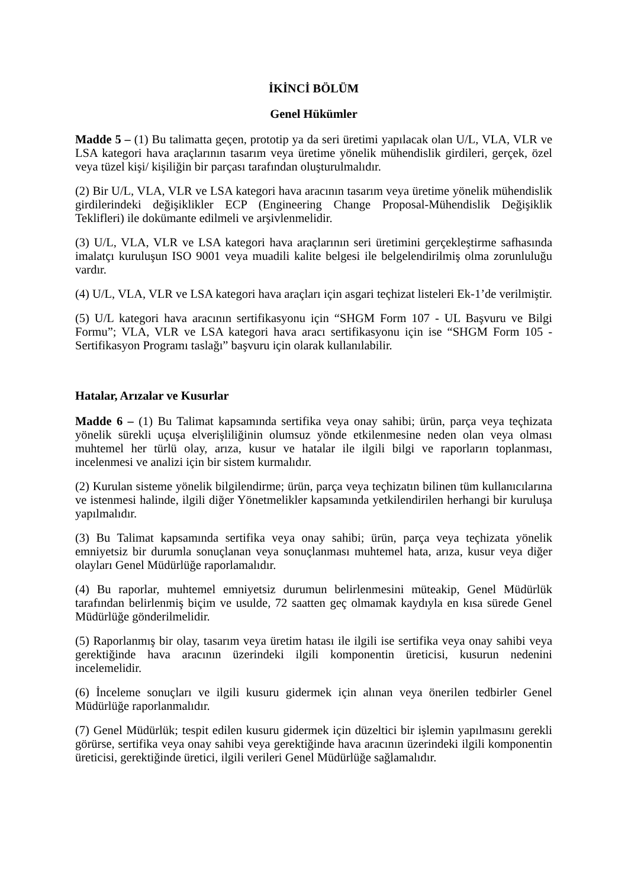İKİNCİ BÖLÜM
Genel Hükümler
Madde 5 – (1) Bu talimatta geçen, prototip ya da seri üretimi yapılacak olan U/L, VLA, VLR ve LSA kategori hava araçlarının tasarım veya üretime yönelik mühendislik girdileri, gerçek, özel veya tüzel kişi/ kişiliğin bir parçası tarafından oluşturulmalıdır.
(2) Bir U/L, VLA, VLR ve LSA kategori hava aracının tasarım veya üretime yönelik mühendislik girdilerindeki değişiklikler ECP (Engineering Change Proposal-Mühendislik Değişiklik Teklifleri) ile dokümante edilmeli ve arşivlenmelidir.
(3) U/L, VLA, VLR ve LSA kategori hava araçlarının seri üretimini gerçekleştirme safhasında imalatçı kuruluşun ISO 9001 veya muadili kalite belgesi ile belgelendirilmiş olma zorunluluğu vardır.
(4) U/L, VLA, VLR ve LSA kategori hava araçları için asgari teçhizat listeleri Ek-1’de verilmiştir.
(5) U/L kategori hava aracının sertifikasyonu için “SHGM Form 107 - UL Başvuru ve Bilgi Formu”; VLA, VLR ve LSA kategori hava aracı sertifikasyonu için ise “SHGM Form 105 - Sertifikasyon Programı taslağı” başvuru için olarak kullanılabilir.
Hatalar, Arızalar ve Kusurlar
Madde 6 – (1) Bu Talimat kapsamında sertifika veya onay sahibi; ürün, parça veya teçhizata yönelik sürekli uçuşa elverişliliğinin olumsuz yönde etkilenmesine neden olan veya olması muhtemel her türlü olay, arıza, kusur ve hatalar ile ilgili bilgi ve raporların toplanması, incelenmesi ve analizi için bir sistem kurmalıdır.
(2) Kurulan sisteme yönelik bilgilendirme; ürün, parça veya teçhizatın bilinen tüm kullanıcılarına ve istenmesi halinde, ilgili diğer Yönetmelikler kapsamında yetkilendirilen herhangi bir kuruluşa yapılmalıdır.
(3) Bu Talimat kapsamında sertifika veya onay sahibi; ürün, parça veya teçhizata yönelik emniyetsiz bir durumla sonuçlanan veya sonuçlanması muhtemel hata, arıza, kusur veya diğer olayları Genel Müdürlüğe raporlamalıdır.
(4) Bu raporlar, muhtemel emniyetsiz durumun belirlenmesini müteakip, Genel Müdürlük tarafından belirlenmiş biçim ve usulde, 72 saatten geç olmamak kaydıyla en kısa sürede Genel Müdürlüğe gönderilmelidir.
(5) Raporlanmış bir olay, tasarım veya üretim hatası ile ilgili ise sertifika veya onay sahibi veya gerektiğinde hava aracının üzerindeki ilgili komponentin üreticisi, kusurun nedenini incelemelidir.
(6) İnceleme sonuçları ve ilgili kusuru gidermek için alınan veya önerilen tedbirler Genel Müdürlüğe raporlanmalıdır.
(7) Genel Müdürlük; tespit edilen kusuru gidermek için düzeltici bir işlemin yapılmasını gerekli görürse, sertifika veya onay sahibi veya gerektiğinde hava aracının üzerindeki ilgili komponentin üreticisi, gerektiğinde üretici, ilgili verileri Genel Müdürlüğe sağlamalıdır.